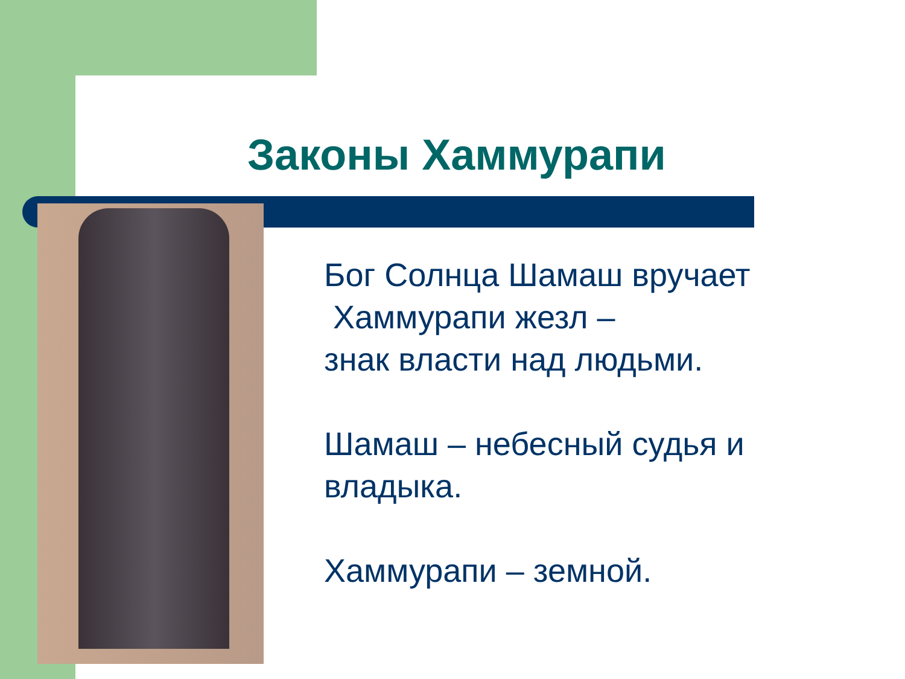Законы Хаммурапи
Бог Солнца Шамаш вручает
Хаммурапи жезл –
знак власти над людьми.
Шамаш – небесный судья и владыка.
Хаммурапи – земной.